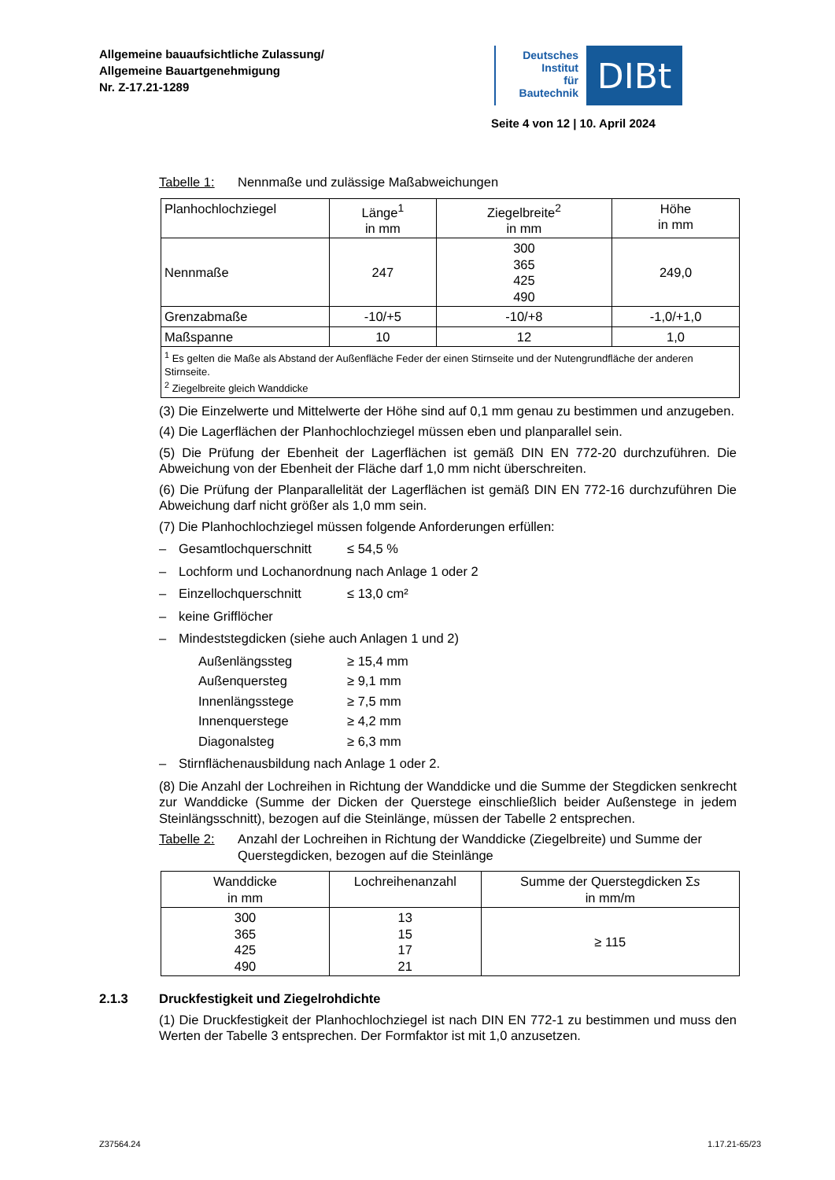Allgemeine bauaufsichtliche Zulassung/
Allgemeine Bauartgenehmigung
Nr. Z-17.21-1289
Deutsches
Institut
für
Bautechnik
DIBt
Seite 4 von 12 | 10. April 2024
Tabelle 1: Nennmaße und zulässige Maßabweichungen
| Planhochlochziegel | Länge<sup>1</sup> in mm | Ziegelbreite<sup>2</sup> in mm | Höhe in mm |
| Nennmaße | 247 | 300 365 425 490 | 249,0 |
| Grenzabmaße | -10/+5 | -10/+8 | -1,0/+1,0 |
| Maßspanne | 10 | 12 | 1,0 |
| <sup>1</sup> Es gelten die Maße als Abstand der Außenfläche Feder der einen Stirnseite und der Nutengrundfläche der anderen Stirnseite. <sup>2</sup> Ziegelbreite gleich Wanddicke | | | |
(3) Die Einzelwerte und Mittelwerte der Höhe sind auf 0,1 mm genau zu bestimmen und anzugeben.
(4) Die Lagerflächen der Planhochlochziegel müssen eben und planparallel sein.
(5) Die Prüfung der Ebenheit der Lagerflächen ist gemäß DIN EN 772-20 durchzuführen. Die Abweichung von der Ebenheit der Fläche darf 1,0 mm nicht überschreiten.
(6) Die Prüfung der Planparallelität der Lagerflächen ist gemäß DIN EN 772-16 durchzuführen Die Abweichung darf nicht größer als 1,0 mm sein.
(7) Die Planhochlochziegel müssen folgende Anforderungen erfüllen:
– Gesamtlochquerschnitt ≤ 54,5 %
– Lochform und Lochanordnung nach Anlage 1 oder 2
– Einzellochquerschnitt ≤ 13,0 cm²
– keine Grifflöcher
– Mindeststegdicken (siehe auch Anlagen 1 und 2)
Außenlängssteg ≥ 15,4 mm
Außenquersteg ≥ 9,1 mm
Innenlängsstege ≥ 7,5 mm
Innenquerstege ≥ 4,2 mm
Diagonalsteg ≥ 6,3 mm
– Stirnflächenausbildung nach Anlage 1 oder 2.
(8) Die Anzahl der Lochreihen in Richtung der Wanddicke und die Summe der Stegdicken senkrecht zur Wanddicke (Summe der Dicken der Querstege einschließlich beider Außenstege in jedem Steinlängsschnitt), bezogen auf die Steinlänge, müssen der Tabelle 2 entsprechen.
Tabelle 2: Anzahl der Lochreihen in Richtung der Wanddicke (Ziegelbreite) und Summe der Querstegdicken, bezogen auf die Steinlänge
| Wanddicke in mm | Lochreihenanzahl | Summe der Querstegdicken Σ s in mm/m |
| 300 365 425 490 | 13 15 17 21 | ≥ 115 |
2.1.3 Druckfestigkeit und Ziegelrohdichte
(1) Die Druckfestigkeit der Planhochlochziegel ist nach DIN EN 772-1 zu bestimmen und muss den Werten der Tabelle 3 entsprechen. Der Formfaktor ist mit 1,0 anzusetzen.
Z37564.24 1.17.21-65/23